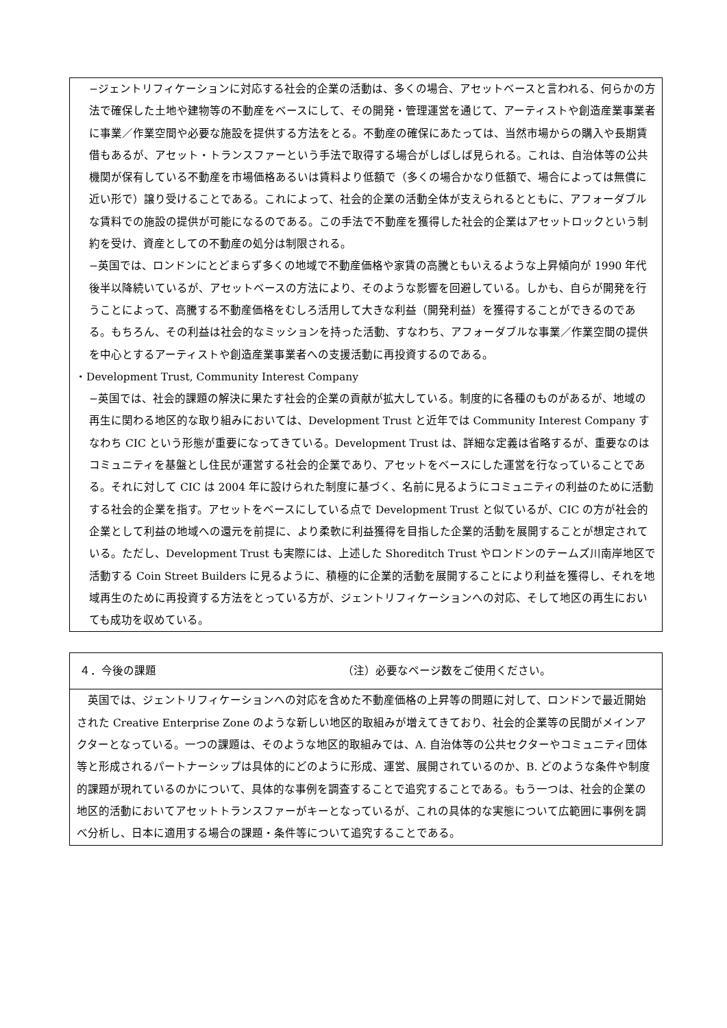−ジェントリフィケーションに対応する社会的企業の活動は、多くの場合、アセットベースと言われる、何らかの方法で確保した土地や建物等の不動産をベースにして、その開発・管理運営を通じて、アーティストや創造産業事業者に事業／作業空間や必要な施設を提供する方法をとる。不動産の確保にあたっては、当然市場からの購入や長期賃借もあるが、アセット・トランスファーという手法で取得する場合がしばしば見られる。これは、自治体等の公共機関が保有している不動産を市場価格あるいは賃料より低額で（多くの場合かなり低額で、場合によっては無償に近い形で）譲り受けることである。これによって、社会的企業の活動全体が支えられるとともに、アフォーダブルな賃料での施設の提供が可能になるのである。この手法で不動産を獲得した社会的企業はアセットロックという制約を受け、資産としての不動産の処分は制限される。
−英国では、ロンドンにとどまらず多くの地域で不動産価格や家賃の高騰ともいえるような上昇傾向が 1990 年代後半以降続いているが、アセットベースの方法により、そのような影響を回避している。しかも、自らが開発を行うことによって、高騰する不動産価格をむしろ活用して大きな利益（開発利益）を獲得することができるのである。もちろん、その利益は社会的なミッションを持った活動、すなわち、アフォーダブルな事業／作業空間の提供を中心とするアーティストや創造産業事業者への支援活動に再投資するのである。
・Development Trust, Community Interest Company
−英国では、社会的課題の解決に果たす社会的企業の貢献が拡大している。制度的に各種のものがあるが、地域の再生に関わる地区的な取り組みにおいては、Development Trust と近年では Community Interest Company すなわち CIC という形態が重要になってきている。Development Trust は、詳細な定義は省略するが、重要なのはコミュニティを基盤とし住民が運営する社会的企業であり、アセットをベースにした運営を行なっていることである。それに対して CIC は 2004 年に設けられた制度に基づく、名前に見るようにコミュニティの利益のために活動する社会的企業を指す。アセットをベースにしている点で Development Trust と似ているが、CIC の方が社会的企業として利益の地域への還元を前提に、より柔軟に利益獲得を目指した企業的活動を展開することが想定されている。ただし、Development Trust も実際には、上述した Shoreditch Trust やロンドンのテームズ川南岸地区で活動する Coin Street Builders に見るように、積極的に企業的活動を展開することにより利益を獲得し、それを地域再生のために再投資する方法をとっている方が、ジェントリフィケーションへの対応、そして地区の再生においても成功を収めている。
４．今後の課題 （注）必要なページ数をご使用ください。
　英国では、ジェントリフィケーションへの対応を含めた不動産価格の上昇等の問題に対して、ロンドンで最近開始された Creative Enterprise Zone のような新しい地区的取組みが増えてきており、社会的企業等の民間がメインアクターとなっている。一つの課題は、そのような地区的取組みでは、A. 自治体等の公共セクターやコミュニティ団体等と形成されるパートナーシップは具体的にどのように形成、運営、展開されているのか、B. どのような条件や制度的課題が現れているのかについて、具体的な事例を調査することで追究することである。もう一つは、社会的企業の地区的活動においてアセットトランスファーがキーとなっているが、これの具体的な実態について広範囲に事例を調べ分析し、日本に適用する場合の課題・条件等について追究することである。